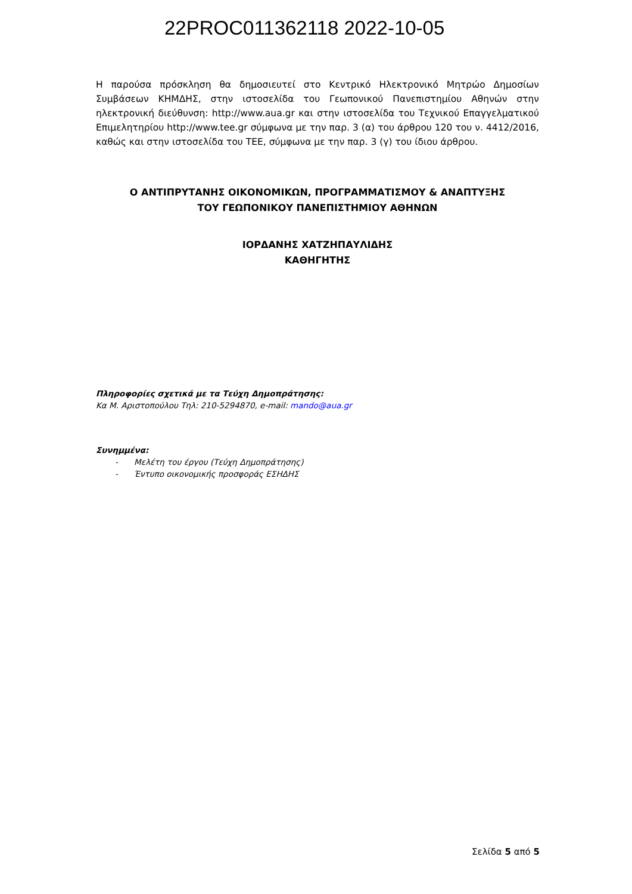22PROC011362118 2022-10-05
Η παρούσα πρόσκληση θα δημοσιευτεί στο Κεντρικό Ηλεκτρονικό Μητρώο Δημοσίων Συμβάσεων ΚΗΜΔΗΣ, στην ιστοσελίδα του Γεωπονικού Πανεπιστημίου Αθηνών στην ηλεκτρονική διεύθυνση: http://www.aua.gr και στην ιστοσελίδα του Τεχνικού Επαγγελματικού Επιμελητηρίου http://www.tee.gr σύμφωνα με την παρ. 3 (α) του άρθρου 120 του ν. 4412/2016, καθώς και στην ιστοσελίδα του ΤΕΕ, σύμφωνα με την παρ. 3 (γ) του ίδιου άρθρου.
Ο ΑΝΤΙΠΡΥΤΑΝΗΣ ΟΙΚΟΝΟΜΙΚΩΝ, ΠΡΟΓΡΑΜΜΑΤΙΣΜΟΥ & ΑΝΑΠΤΥΞΗΣ
ΤΟΥ ΓΕΩΠΟΝΙΚΟΥ ΠΑΝΕΠΙΣΤΗΜΙΟΥ ΑΘΗΝΩΝ
ΙΟΡΔΑΝΗΣ ΧΑΤΖΗΠΑΥΛΙΔΗΣ
ΚΑΘΗΓΗΤΗΣ
Πληροφορίες σχετικά με τα Τεύχη Δημοπράτησης:
Κα Μ. Αριστοπούλου Τηλ: 210-5294870, e-mail: mando@aua.gr
Συνημμένα:
- Μελέτη του έργου (Τεύχη Δημοπράτησης)
- Έντυπο οικονομικής προσφοράς ΕΣΗΔΗΣ
Σελίδα 5 από 5